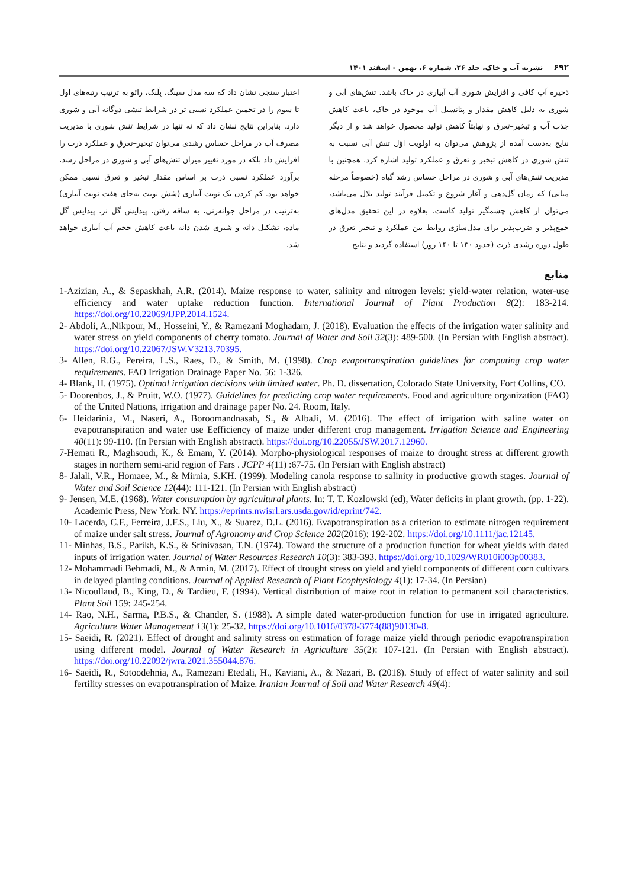۶۹۲ نشریه آب و خاک، جلد ۳۶، شماره ۶، بهمن - اسفند ۱۴۰۱
ذخیره آب کافی و افزایش شوری آب آبیاری در خاک باشد. تنش‌های آبی و شوری به دلیل کاهش مقدار و پتانسیل آب موجود در خاک، باعث کاهش جذب آب و تبخیر–تعرق و نهایتاً کاهش تولید محصول خواهد شد و از دیگر نتایج به‌دست آمده از پژوهش می‌توان به اولویت اوّل تنش آبی نسبت به تنش شوری در کاهش تبخیر و تعرق و عملکرد تولید اشاره کرد. همچنین با مدیریت تنش‌های آبی و شوری در مراحل حساس رشد گیاه (خصوصاً مرحله میانی) که زمان گل‌دهی و آغاز شروع و تکمیل فرآیند تولید بلال می‌باشد، می‌توان از کاهش چشمگیر تولید کاست. بعلاوه در این تحقیق مدل‌های جمع‌پذیر و ضرب‌پذیر برای مدل‌سازی روابط بین عملکرد و تبخیر–تعرق در طول دوره رشدی ذرت (حدود ۱۳۰ تا ۱۴۰ روز) استفاده گردید و نتایج
اعتبار سنجی نشان داد که سه مدل سینگ، بِلَنک، رائو به ترتیب رتبه‌های اول تا سوم را در تخمین عملکرد نسبی تر در شرایط تنشی دوگانه آبی و شوری دارد. بنابراین نتایج نشان داد که نه تنها در شرایط تنش شوری با مدیریت مصرف آب در مراحل حساس رشدی می‌توان تبخیر–تعرق و عملکرد ذرت را افزایش داد بلکه در مورد تغییر میزان تنش‌های آبی و شوری در مراحل رشد، برآورد عملکرد نسبی ذرت بر اساس مقدار تبخیر و تعرق نسبی ممکن خواهد بود. کم کردن یک نوبت آبیاری (شش نوبت به‌جای هفت نوبت آبیاری) به‌ترتیب در مراحل جوانه‌زنی، به ساقه رفتن، پیدایش گل نر، پیدایش گل ماده، تشکیل دانه و شیری شدن دانه باعث کاهش حجم آب آبیاری خواهد شد.
منابع
1-Azizian, A., & Sepaskhah, A.R. (2014). Maize response to water, salinity and nitrogen levels: yield-water relation, water-use efficiency and water uptake reduction function. International Journal of Plant Production 8(2): 183-214. https://doi.org/10.22069/IJPP.2014.1524.
2- Abdoli, A.,Nikpour, M., Hosseini, Y., & Ramezani Moghadam, J. (2018). Evaluation the effects of the irrigation water salinity and water stress on yield components of cherry tomato. Journal of Water and Soil 32(3): 489-500. (In Persian with English abstract). https://doi.org/10.22067/JSW.V3213.70395.
3- Allen, R.G., Pereira, L.S., Raes, D., & Smith, M. (1998). Crop evapotranspiration guidelines for computing crop water requirements. FAO Irrigation Drainage Paper No. 56: 1-326.
4- Blank, H. (1975). Optimal irrigation decisions with limited water. Ph. D. dissertation, Colorado State University, Fort Collins, CO.
5- Doorenbos, J., & Pruitt, W.O. (1977). Guidelines for predicting crop water requirements. Food and agriculture organization (FAO) of the United Nations, irrigation and drainage paper No. 24. Room, Italy.
6- Heidarinia, M., Naseri, A., Boroomandnasab, S., & AlbaJi, M. (2016). The effect of irrigation with saline water on evapotranspiration and water use Eefficiency of maize under different crop management. Irrigation Science and Engineering 40(11): 99-110. (In Persian with English abstract). https://doi.org/10.22055/JSW.2017.12960.
7-Hemati R., Maghsoudi, K., & Emam, Y. (2014). Morpho-physiological responses of maize to drought stress at different growth stages in northern semi-arid region of Fars . JCPP 4(11) :67-75. (In Persian with English abstract)
8- Jalali, V.R., Homaee, M., & Mirnia, S.KH. (1999). Modeling canola response to salinity in productive growth stages. Journal of Water and Soil Science 12(44): 111-121. (In Persian with English abstract)
9- Jensen, M.E. (1968). Water consumption by agricultural plants. In: T. T. Kozlowski (ed), Water deficits in plant growth. (pp. 1-22). Academic Press, New York. NY. https://eprints.nwisrl.ars.usda.gov/id/eprint/742.
10- Lacerda, C.F., Ferreira, J.F.S., Liu, X., & Suarez, D.L. (2016). Evapotranspiration as a criterion to estimate nitrogen requirement of maize under salt stress. Journal of Agronomy and Crop Science 202(2016): 192-202. https://doi.org/10.1111/jac.12145.
11- Minhas, B.S., Parikh, K.S., & Srinivasan, T.N. (1974). Toward the structure of a production function for wheat yields with dated inputs of irrigation water. Journal of Water Resources Research 10(3): 383-393. https://doi.org/10.1029/WR010i003p00383.
12- Mohammadi Behmadi, M., & Armin, M. (2017). Effect of drought stress on yield and yield components of different corn cultivars in delayed planting conditions. Journal of Applied Research of Plant Ecophysiology 4(1): 17-34. (In Persian)
13- Nicoullaud, B., King, D., & Tardieu, F. (1994). Vertical distribution of maize root in relation to permanent soil characteristics. Plant Soil 159: 245-254.
14- Rao, N.H., Sarma, P.B.S., & Chander, S. (1988). A simple dated water-production function for use in irrigated agriculture. Agriculture Water Management 13(1): 25-32. https://doi.org/10.1016/0378-3774(88)90130-8.
15- Saeidi, R. (2021). Effect of drought and salinity stress on estimation of forage maize yield through periodic evapotranspiration using different model. Journal of Water Research in Agriculture 35(2): 107-121. (In Persian with English abstract). https://doi.org/10.22092/jwra.2021.355044.876.
16- Saeidi, R., Sotoodehnia, A., Ramezani Etedali, H., Kaviani, A., & Nazari, B. (2018). Study of effect of water salinity and soil fertility stresses on evapotranspiration of Maize. Iranian Journal of Soil and Water Research 49(4):